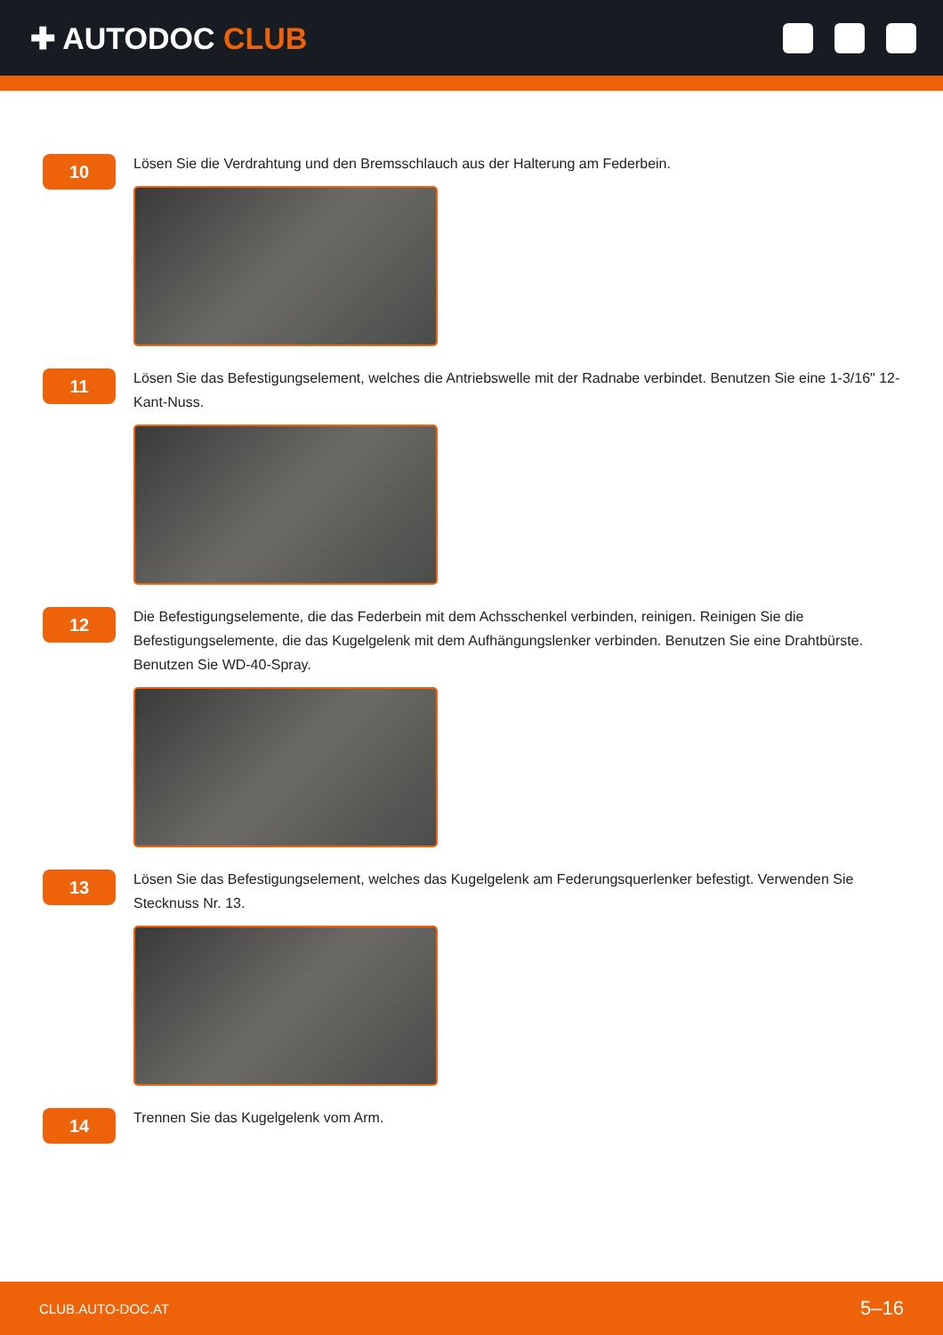✚ AUTODOC CLUB
10
Lösen Sie die Verdrahtung und den Bremsschlauch aus der Halterung am Federbein.
11
Lösen Sie das Befestigungselement, welches die Antriebswelle mit der Radnabe verbindet. Benutzen Sie eine 1-3/16" 12-Kant-Nuss.
12
Die Befestigungselemente, die das Federbein mit dem Achsschenkel verbinden, reinigen. Reinigen Sie die Befestigungselemente, die das Kugelgelenk mit dem Aufhängungslenker verbinden. Benutzen Sie eine Drahtbürste. Benutzen Sie WD-40-Spray.
13
Lösen Sie das Befestigungselement, welches das Kugelgelenk am Federungsquerlenker befestigt. Verwenden Sie Stecknuss Nr. 13.
14
Trennen Sie das Kugelgelenk vom Arm.
CLUB.AUTO-DOC.AT 5–16